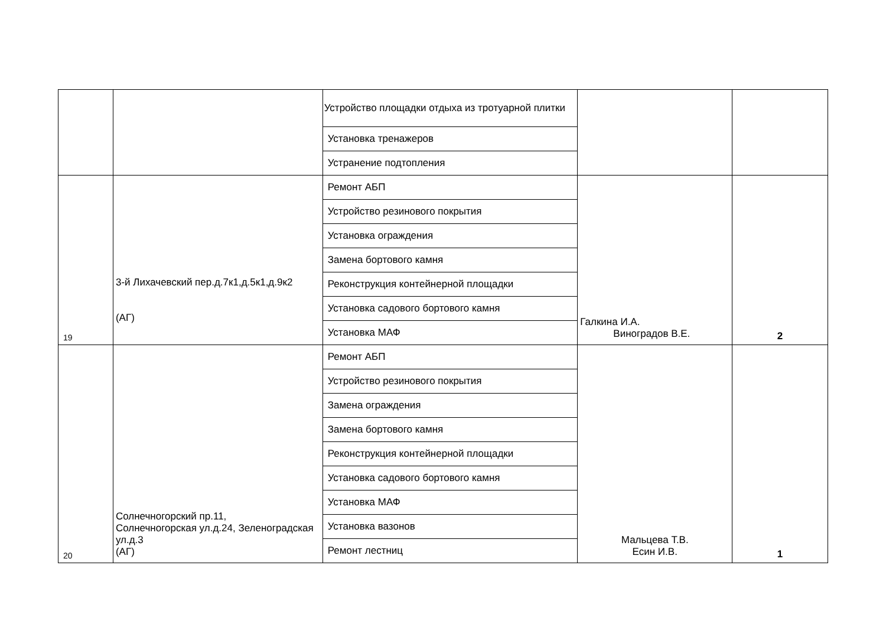| | | Устройство площадки отдыха из тротуарной плитки | | |
| | | Установка тренажеров | | |
| | | Устранение подтопления | | |
| 19 | 3-й Лихачевский пер.д.7к1,д.5к1,д.9к2 (АГ) | Ремонт АБП | Галкина И.А. Виноградов В.Е. | 2 |
| | | Устройство резинового покрытия | | |
| | | Установка ограждения | | |
| | | Замена бортового камня | | |
| | | Реконструкция контейнерной площадки | | |
| | | Установка садового бортового камня | | |
| | | Установка МАФ | | |
| 20 | Солнечногорский пр.11, Солнечногорская ул.д.24, Зеленоградская ул.д.3 (АГ) | Ремонт АБП | Мальцева Т.В. Есин И.В. | 1 |
| | | Устройство резинового покрытия | | |
| | | Замена ограждения | | |
| | | Замена бортового камня | | |
| | | Реконструкция контейнерной площадки | | |
| | | Установка садового бортового камня | | |
| | | Установка МАФ | | |
| | | Установка вазонов | | |
| | | Ремонт лестниц | | |